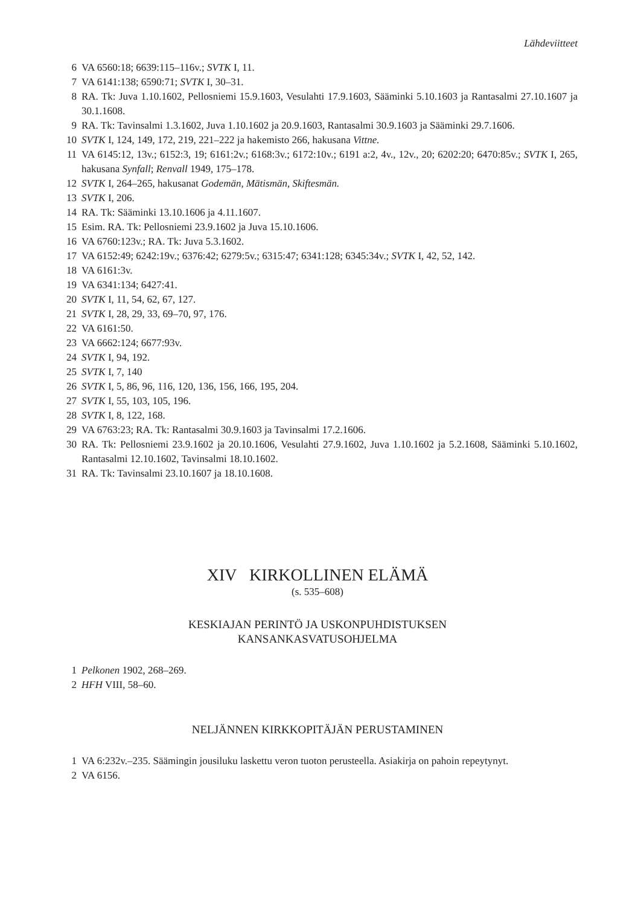Lähdeviitteet
6 VA 6560:18; 6639:115–116v.; SVTK I, 11.
7 VA 6141:138; 6590:71; SVTK I, 30–31.
8 RA. Tk: Juva 1.10.1602, Pellosniemi 15.9.1603, Vesulahti 17.9.1603, Sääminki 5.10.1603 ja Rantasalmi 27.10.1607 ja 30.1.1608.
9 RA. Tk: Tavinsalmi 1.3.1602, Juva 1.10.1602 ja 20.9.1603, Rantasalmi 30.9.1603 ja Sääminki 29.7.1606.
10 SVTK I, 124, 149, 172, 219, 221–222 ja hakemisto 266, hakusana Vittne.
11 VA 6145:12, 13v.; 6152:3, 19; 6161:2v.; 6168:3v.; 6172:10v.; 6191 a:2, 4v., 12v., 20; 6202:20; 6470:85v.; SVTK I, 265, hakusana Synfall; Renvall 1949, 175–178.
12 SVTK I, 264–265, hakusanat Godemän, Mätismän, Skiftesmän.
13 SVTK I, 206.
14 RA. Tk: Sääminki 13.10.1606 ja 4.11.1607.
15 Esim. RA. Tk: Pellosniemi 23.9.1602 ja Juva 15.10.1606.
16 VA 6760:123v.; RA. Tk: Juva 5.3.1602.
17 VA 6152:49; 6242:19v.; 6376:42; 6279:5v.; 6315:47; 6341:128; 6345:34v.; SVTK I, 42, 52, 142.
18 VA 6161:3v.
19 VA 6341:134; 6427:41.
20 SVTK I, 11, 54, 62, 67, 127.
21 SVTK I, 28, 29, 33, 69–70, 97, 176.
22 VA 6161:50.
23 VA 6662:124; 6677:93v.
24 SVTK I, 94, 192.
25 SVTK I, 7, 140
26 SVTK I, 5, 86, 96, 116, 120, 136, 156, 166, 195, 204.
27 SVTK I, 55, 103, 105, 196.
28 SVTK I, 8, 122, 168.
29 VA 6763:23; RA. Tk: Rantasalmi 30.9.1603 ja Tavinsalmi 17.2.1606.
30 RA. Tk: Pellosniemi 23.9.1602 ja 20.10.1606, Vesulahti 27.9.1602, Juva 1.10.1602 ja 5.2.1608, Sääminki 5.10.1602, Rantasalmi 12.10.1602, Tavinsalmi 18.10.1602.
31 RA. Tk: Tavinsalmi 23.10.1607 ja 18.10.1608.
XIV KIRKOLLINEN ELÄMÄ
(s. 535–608)
KESKIAJAN PERINTÖ JA USKONPUHDISTUKSEN
KANSANKASVATUSOHJELMA
1 Pelkonen 1902, 268–269.
2 HFH VIII, 58–60.
NELJÄNNEN KIRKKOPITÄJÄN PERUSTAMINEN
1 VA 6:232v.–235. Sääm­ingin jousiluku laskettu veron tuoton perusteella. Asiakirja on pahoin repeytynyt.
2 VA 6156.